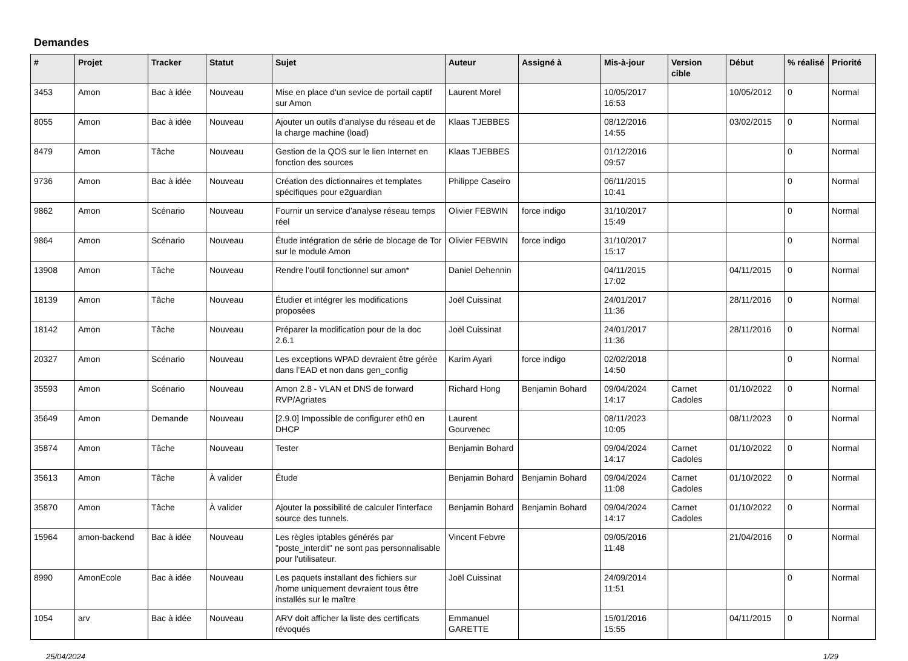Demandes
| # | Projet | Tracker | Statut | Sujet | Auteur | Assigné à | Mis-à-jour | Version cible | Début | % réalisé | Priorité |
| --- | --- | --- | --- | --- | --- | --- | --- | --- | --- | --- | --- |
| 3453 | Amon | Bac à idée | Nouveau | Mise en place d'un sevice de portail captif sur Amon | Laurent Morel | | 10/05/2017 16:53 | | 10/05/2012 | 0 | Normal |
| 8055 | Amon | Bac à idée | Nouveau | Ajouter un outils d'analyse du réseau et de la charge machine (load) | Klaas TJEBBES | | 08/12/2016 14:55 | | 03/02/2015 | 0 | Normal |
| 8479 | Amon | Tâche | Nouveau | Gestion de la QOS sur le lien Internet en fonction des sources | Klaas TJEBBES | | 01/12/2016 09:57 | | | 0 | Normal |
| 9736 | Amon | Bac à idée | Nouveau | Création des dictionnaires et templates spécifiques pour e2guardian | Philippe Caseiro | | 06/11/2015 10:41 | | | 0 | Normal |
| 9862 | Amon | Scénario | Nouveau | Fournir un service d’analyse réseau temps réel | Olivier FEBWIN | force indigo | 31/10/2017 15:49 | | | 0 | Normal |
| 9864 | Amon | Scénario | Nouveau | Étude intégration de série de blocage de Tor sur le module Amon | Olivier FEBWIN | force indigo | 31/10/2017 15:17 | | | 0 | Normal |
| 13908 | Amon | Tâche | Nouveau | Rendre l’outil fonctionnel sur amon* | Daniel Dehennin | | 04/11/2015 17:02 | | 04/11/2015 | 0 | Normal |
| 18139 | Amon | Tâche | Nouveau | Étudier et intégrer les modifications proposées | Joël Cuissinat | | 24/01/2017 11:36 | | 28/11/2016 | 0 | Normal |
| 18142 | Amon | Tâche | Nouveau | Préparer la modification pour de la doc 2.6.1 | Joël Cuissinat | | 24/01/2017 11:36 | | 28/11/2016 | 0 | Normal |
| 20327 | Amon | Scénario | Nouveau | Les exceptions WPAD devraient être gérée dans l’EAD et non dans gen_config | Karim Ayari | force indigo | 02/02/2018 14:50 | | | 0 | Normal |
| 35593 | Amon | Scénario | Nouveau | Amon 2.8 - VLAN et DNS de forward RVP/Agriates | Richard Hong | Benjamin Bohard | 09/04/2024 14:17 | Carnet Cadoles | 01/10/2022 | 0 | Normal |
| 35649 | Amon | Demande | Nouveau | [2.9.0] Impossible de configurer eth0 en DHCP | Laurent Gourvenec | | 08/11/2023 10:05 | | 08/11/2023 | 0 | Normal |
| 35874 | Amon | Tâche | Nouveau | Tester | Benjamin Bohard | | 09/04/2024 14:17 | Carnet Cadoles | 01/10/2022 | 0 | Normal |
| 35613 | Amon | Tâche | À valider | Étude | Benjamin Bohard | Benjamin Bohard | 09/04/2024 11:08 | Carnet Cadoles | 01/10/2022 | 0 | Normal |
| 35870 | Amon | Tâche | À valider | Ajouter la possibilité de calculer l'interface source des tunnels. | Benjamin Bohard | Benjamin Bohard | 09/04/2024 14:17 | Carnet Cadoles | 01/10/2022 | 0 | Normal |
| 15964 | amon-backend | Bac à idée | Nouveau | Les règles iptables générés par "poste_interdit" ne sont pas personnalisable pour l'utilisateur. | Vincent Febvre | | 09/05/2016 11:48 | | 21/04/2016 | 0 | Normal |
| 8990 | AmonEcole | Bac à idée | Nouveau | Les paquets installant des fichiers sur /home uniquement devraient tous être installés sur le maître | Joël Cuissinat | | 24/09/2014 11:51 | | | 0 | Normal |
| 1054 | arv | Bac à idée | Nouveau | ARV doit afficher la liste des certificats révoqués | Emmanuel GARETTE | | 15/01/2016 15:55 | | 04/11/2015 | 0 | Normal |
25/04/2024 1/29